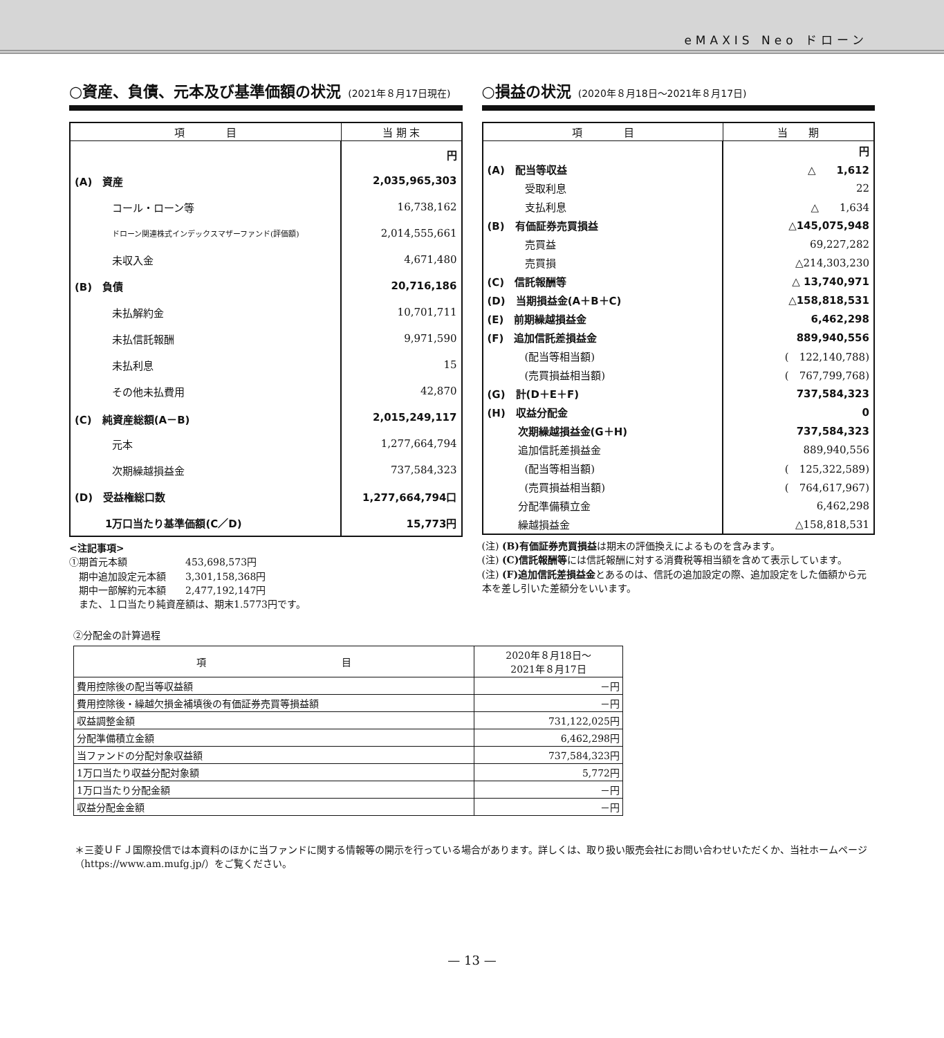eMAXIS Neo ドローン
○資産、負債、元本及び基準価額の状況 (2021年８月17日現在)
| 項 目 | 当 期 末 |
| --- | --- |
| | 円 |
| (A) 資産 | 2,035,965,303 |
| コール・ローン等 | 16,738,162 |
| ドローン関連株式インデックスマザーファンド(評価額) | 2,014,555,661 |
| 未収入金 | 4,671,480 |
| (B) 負債 | 20,716,186 |
| 未払解約金 | 10,701,711 |
| 未払信託報酬 | 9,971,590 |
| 未払利息 | 15 |
| その他未払費用 | 42,870 |
| (C) 純資産総額(A－B) | 2,015,249,117 |
| 元本 | 1,277,664,794 |
| 次期繰越損益金 | 737,584,323 |
| (D) 受益権総口数 | 1,277,664,794口 |
| 1万口当たり基準価額(C／D) | 15,773円 |
<注記事項>
①期首元本額　　　　　　453,698,573円
　期中追加設定元本額　　3,301,158,368円
　期中一部解約元本額　　2,477,192,147円
　また、１口当たり純資産額は、期末1.5773円です。
○損益の状況 (2020年８月18日～2021年８月17日)
| 項 目 | 当 期 |
| --- | --- |
| | 円 |
| (A) 配当等収益 | △ 1,612 |
| 受取利息 | 22 |
| 支払利息 | △ 1,634 |
| (B) 有価証券売買損益 | △145,075,948 |
| 売買益 | 69,227,282 |
| 売買損 | △214,303,230 |
| (C) 信託報酬等 | △ 13,740,971 |
| (D) 当期損益金(A＋B＋C) | △158,818,531 |
| (E) 前期繰越損益金 | 6,462,298 |
| (F) 追加信託差損益金 | 889,940,556 |
| (配当等相当額) | ( 122,140,788) |
| (売買損益相当額) | ( 767,799,768) |
| (G) 計(D＋E＋F) | 737,584,323 |
| (H) 収益分配金 | 0 |
| 次期繰越損益金(G＋H) | 737,584,323 |
| 追加信託差損益金 | 889,940,556 |
| (配当等相当額) | ( 125,322,589) |
| (売買損益相当額) | ( 764,617,967) |
| 分配準備積立金 | 6,462,298 |
| 繰越損益金 | △158,818,531 |
(注) (B)有価証券売買損益は期末の評価換えによるものを含みます。
(注) (C)信託報酬等には信託報酬に対する消費税等相当額を含めて表示しています。
(注) (F)追加信託差損益金とあるのは、信託の追加設定の際、追加設定をした価額から元本を差し引いた差額分をいいます。
②分配金の計算過程
| 項 目 | 2020年８月18日～ 2021年８月17日 |
| --- | --- |
| 費用控除後の配当等収益額 | －円 |
| 費用控除後・繰越欠損金補填後の有価証券売買等損益額 | －円 |
| 収益調整金額 | 731,122,025円 |
| 分配準備積立金額 | 6,462,298円 |
| 当ファンドの分配対象収益額 | 737,584,323円 |
| 1万口当たり収益分配対象額 | 5,772円 |
| 1万口当たり分配金額 | －円 |
| 収益分配金金額 | －円 |
＊三菱ＵＦＪ国際投信では本資料のほかに当ファンドに関する情報等の開示を行っている場合があります。詳しくは、取り扱い販売会社にお問い合わせいただくか、当社ホームページ（https://www.am.mufg.jp/）をご覧ください。
— 13 —